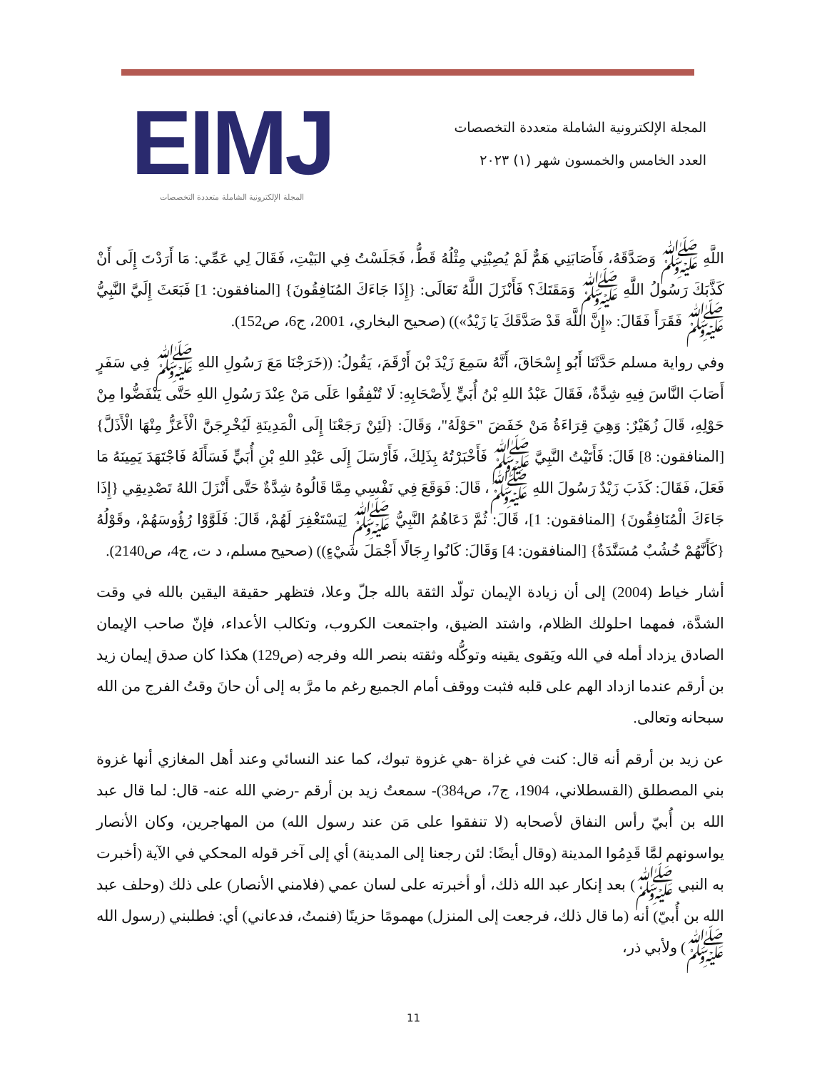المجلة الإلكترونية الشاملة متعددة التخصصات
العدد الخامس والخمسون شهر (١) ٢٠٢٣
EIMJ
المجلة الإلكترونية الشاملة متعددة التخصصات
اللَّهِ ﷺ وَصَدَّقَهُ، فَأَصَابَنِي هَمٌّ لَمْ يُصِبْنِي مِثْلُهُ قَطُّ، فَجَلَسْتُ فِي البَيْتِ، فَقَالَ لِي عَمِّي: مَا أَرَدْتَ إِلَى أَنْ كَذَّبَكَ رَسُولُ اللَّهِ ﷺ وَمَقَتَكَ؟ فَأَنْزَلَ اللَّهُ تَعَالَى: {إِذَا جَاءَكَ المُنَافِقُونَ} [المنافقون: 1] فَبَعَثَ إِلَيَّ النَّبِيُّ ﷺ فَقَرَأَ فَقَالَ: «إِنَّ اللَّهَ قَدْ صَدَّقَكَ يَا زَيْدُ»)) (صحيح البخاري، 2001، ج6، ص152).
وفي رواية مسلم حَدَّثَنَا أَبُو إِسْحَاقَ، أَنَّهُ سَمِعَ زَيْدَ بْنَ أَرْقَمَ، يَقُولُ: ((خَرَجْنَا مَعَ رَسُولِ اللهِ ﷺ فِي سَفَرٍ أَصَابَ النَّاسَ فِيهِ شِدَّةٌ، فَقَالَ عَبْدُ اللهِ بْنُ أُبَيٍّ لِأَصْحَابِهِ: لَا تُنْفِقُوا عَلَى مَنْ عِنْدَ رَسُولِ اللهِ حَتَّى يَنْفَضُّوا مِنْ حَوْلِهِ، قَالَ زُهَيْرٌ: وَهِيَ قِرَاءَةُ مَنْ خَفَضَ "حَوْلَهُ"، وَقَالَ: {لَئِنْ رَجَعْنَا إِلَى الْمَدِينَةِ لَيُخْرِجَنَّ الْأَعَزُّ مِنْهَا الْأَذَلَّ} [المنافقون: 8] قَالَ: فَأَتَيْتُ النَّبِيَّ ﷺ فَأَخْبَرْتُهُ بِذَلِكَ، فَأَرْسَلَ إِلَى عَبْدِ اللهِ بْنِ أُبَيٍّ فَسَأَلَهُ فَاجْتَهَدَ يَمِينَهُ مَا فَعَلَ، فَقَالَ: كَذَبَ زَيْدٌ رَسُولَ اللهِ ﷺ، قَالَ: فَوَقَعَ فِي نَفْسِي مِمَّا قَالُوهُ شِدَّةٌ حَتَّى أَنْزَلَ اللهُ تَصْدِيقِي {إِذَا جَاءَكَ الْمُنَافِقُونَ} [المنافقون: 1]، قَالَ: ثُمَّ دَعَاهُمُ النَّبِيُّ ﷺ لِيَسْتَغْفِرَ لَهُمْ، قَالَ: فَلَوَّوْا رُؤُوسَهُمْ، وقَوْلُهُ {كَأَنَّهُمْ خُشُبٌ مُسَنَّدَةٌ} [المنافقون: 4] وَقَالَ: كَانُوا رِجَالًا أَجْمَلَ شَيْءٍ)) (صحيح مسلم، د ت، ج4، ص2140).
أشار خياط (2004) إلى أن زيادة الإيمان تولّد الثقة بالله جلّ وعلا، فتظهر حقيقة اليقين بالله في وقت الشدَّة، فمهما احلولك الظلام، واشتد الضيق، واجتمعت الكروب، وتكالب الأعداء، فإنّ صاحب الإيمان الصادق يزداد أمله في الله ويَقوى يقينه وتوكُّله وثقته بنصر الله وفرجه (ص129) هكذا كان صدق إيمان زيد بن أرقم عندما ازداد الهم على قلبه فثبت ووقف أمام الجميع رغم ما مرَّ به إلى أن حانَ وقتُ الفرج من الله سبحانه وتعالى.
عن زيد بن أرقم أنه قال: كنت في غزاة -هي غزوة تبوك، كما عند النسائي وعند أهل المغازي أنها غزوة بني المصطلق (القسطلاني، 1904، ج7، ص384)- سمعتُ زيد بن أرقم -رضي الله عنه- قال: لما قال عبد الله بن أُبيّ رأس النفاق لأصحابه (لا تنفقوا على مَن عند رسول الله) من المهاجرين، وكان الأنصار يواسونهم لمَّا قَدِمُوا المدينة (وقال أيضًا: لئن رجعنا إلى المدينة) أي إلى آخر قوله المحكي في الآية (أخبرت به النبي ﷺ) بعد إنكار عبد الله ذلك، أو أخبرته على لسان عمي (فلامني الأنصار) على ذلك (وحلف عبد الله بن أُبيّ) أنه (ما قال ذلك، فرجعت إلى المنزل) مهمومًا حزينًا (فنمتُ، فدعاني) أي: فطلبني (رسول الله ﷺ) ولأبي ذر،
11